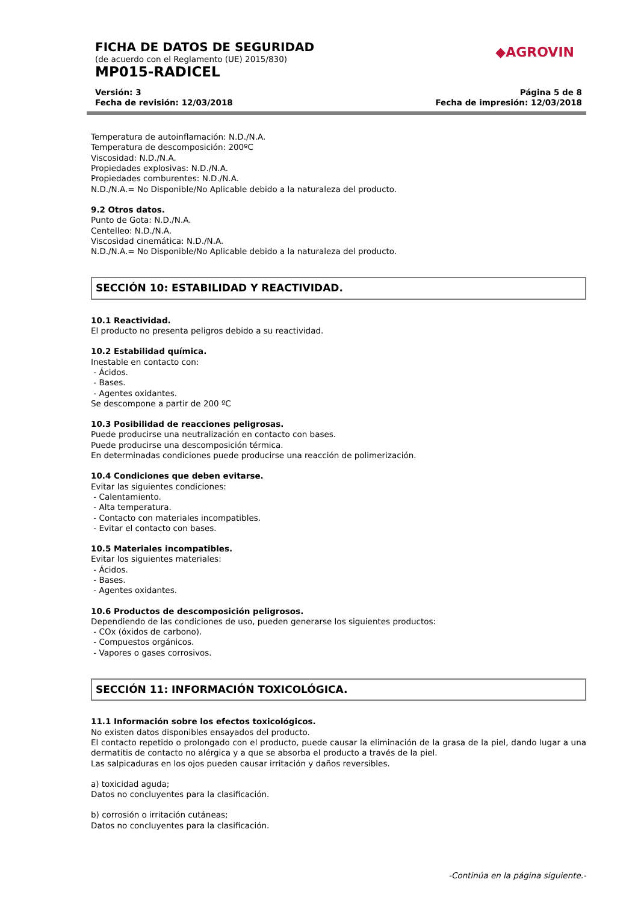FICHA DE DATOS DE SEGURIDAD
(de acuerdo con el Reglamento (UE) 2015/830)
◆AGROVIN
MP015-RADICEL
Versión: 3
Fecha de revisión: 12/03/2018
Página 5 de 8
Fecha de impresión: 12/03/2018
Temperatura de autoinflamación: N.D./N.A.
Temperatura de descomposición: 200ºC
Viscosidad: N.D./N.A.
Propiedades explosivas: N.D./N.A.
Propiedades comburentes: N.D./N.A.
N.D./N.A.= No Disponible/No Aplicable debido a la naturaleza del producto.
9.2 Otros datos.
Punto de Gota: N.D./N.A.
Centelleo: N.D./N.A.
Viscosidad cinemática: N.D./N.A.
N.D./N.A.= No Disponible/No Aplicable debido a la naturaleza del producto.
SECCIÓN 10: ESTABILIDAD Y REACTIVIDAD.
10.1 Reactividad.
El producto no presenta peligros debido a su reactividad.
10.2 Estabilidad química.
Inestable en contacto con:
- Ácidos.
- Bases.
- Agentes oxidantes.
Se descompone a partir de 200 ºC
10.3 Posibilidad de reacciones peligrosas.
Puede producirse una neutralización en contacto con bases.
Puede producirse una descomposición térmica.
En determinadas condiciones puede producirse una reacción de polimerización.
10.4 Condiciones que deben evitarse.
Evitar las siguientes condiciones:
- Calentamiento.
- Alta temperatura.
- Contacto con materiales incompatibles.
- Evitar el contacto con bases.
10.5 Materiales incompatibles.
Evitar los siguientes materiales:
- Ácidos.
- Bases.
- Agentes oxidantes.
10.6 Productos de descomposición peligrosos.
Dependiendo de las condiciones de uso, pueden generarse los siguientes productos:
- COx (óxidos de carbono).
- Compuestos orgánicos.
- Vapores o gases corrosivos.
SECCIÓN 11: INFORMACIÓN TOXICOLÓGICA.
11.1 Información sobre los efectos toxicológicos.
No existen datos disponibles ensayados del producto.
El contacto repetido o prolongado con el producto, puede causar la eliminación de la grasa de la piel, dando lugar a una dermatitis de contacto no alérgica y a que se absorba el producto a través de la piel.
Las salpicaduras en los ojos pueden causar irritación y daños reversibles.
a) toxicidad aguda;
Datos no concluyentes para la clasificación.
b) corrosión o irritación cutáneas;
Datos no concluyentes para la clasificación.
-Continúa en la página siguiente.-